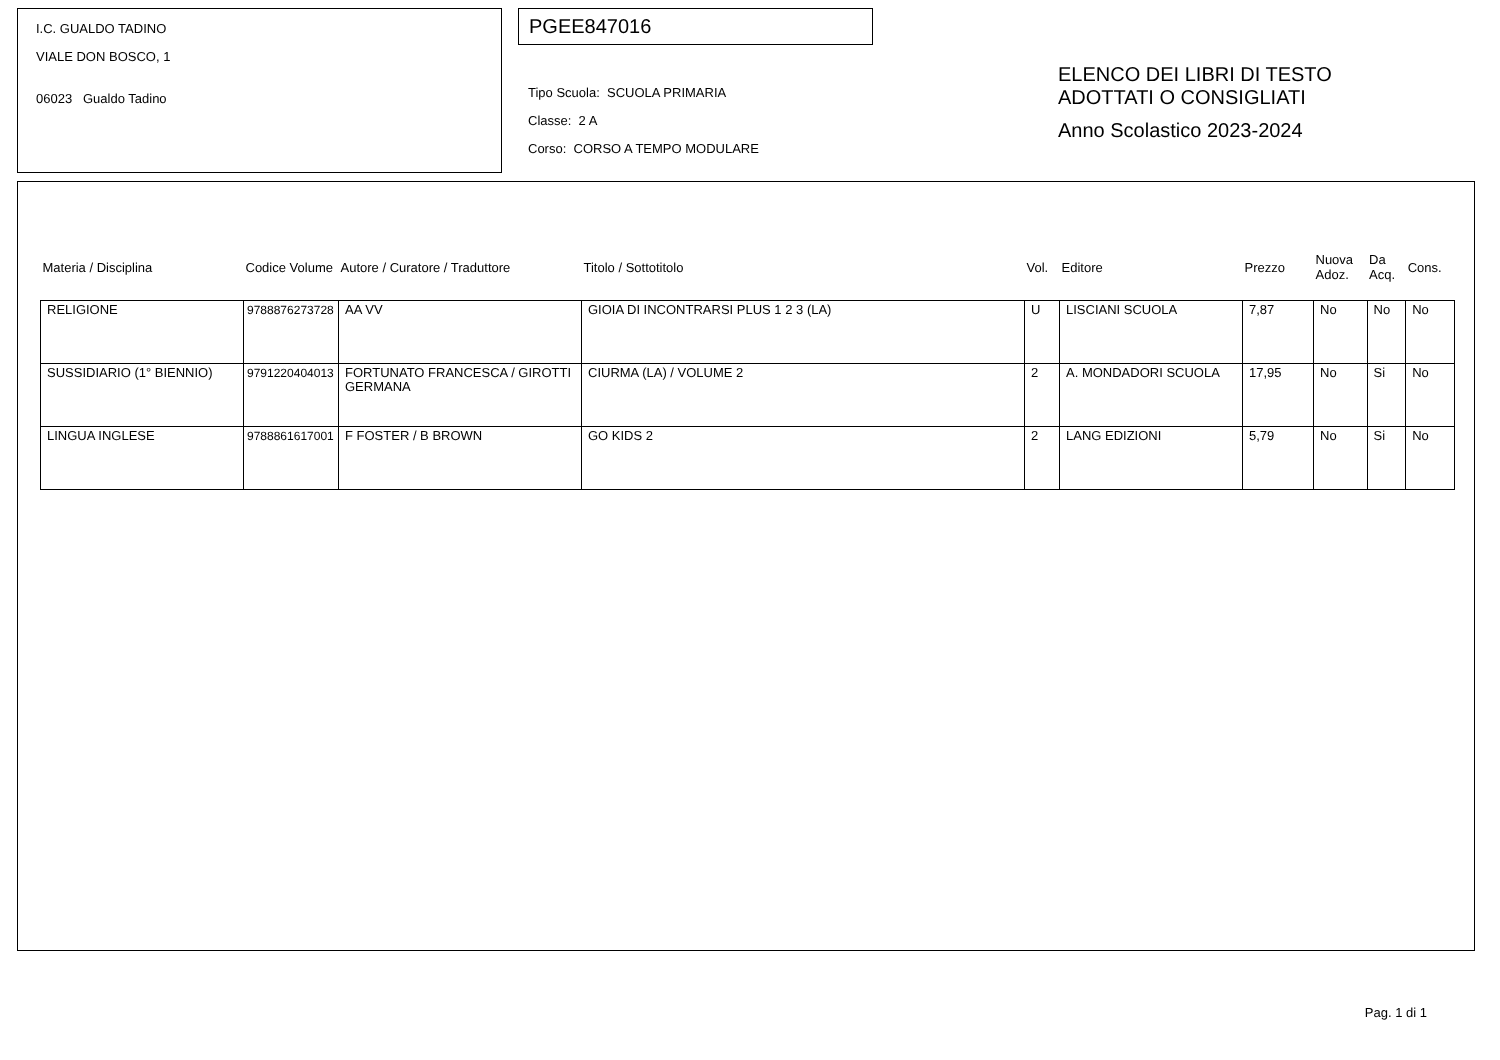I.C. GUALDO TADINO
VIALE DON BOSCO, 1
06023 Gualdo Tadino
PGEE847016
Tipo Scuola: SCUOLA PRIMARIA
Classe: 2 A
Corso: CORSO A TEMPO MODULARE
ELENCO DEI LIBRI DI TESTO
ADOTTATI O CONSIGLIATI
Anno Scolastico 2023-2024
| Materia / Disciplina | Codice Volume | Autore / Curatore / Traduttore | Titolo / Sottotitolo | Vol. | Editore | Prezzo | Nuova Adoz. | Da Acq. | Cons. |
| --- | --- | --- | --- | --- | --- | --- | --- | --- | --- |
| RELIGIONE | 9788876273728 | AA VV | GIOIA DI INCONTRARSI PLUS 1 2 3 (LA) | U | LISCIANI SCUOLA | 7,87 | No | No | No |
| SUSSIDIARIO (1° BIENNIO) | 9791220404013 | FORTUNATO FRANCESCA / GIROTTI GERMANA | CIURMA (LA) / VOLUME 2 | 2 | A. MONDADORI SCUOLA | 17,95 | No | Si | No |
| LINGUA INGLESE | 9788861617001 | F FOSTER / B BROWN | GO KIDS 2 | 2 | LANG EDIZIONI | 5,79 | No | Si | No |
Pag. 1 di 1